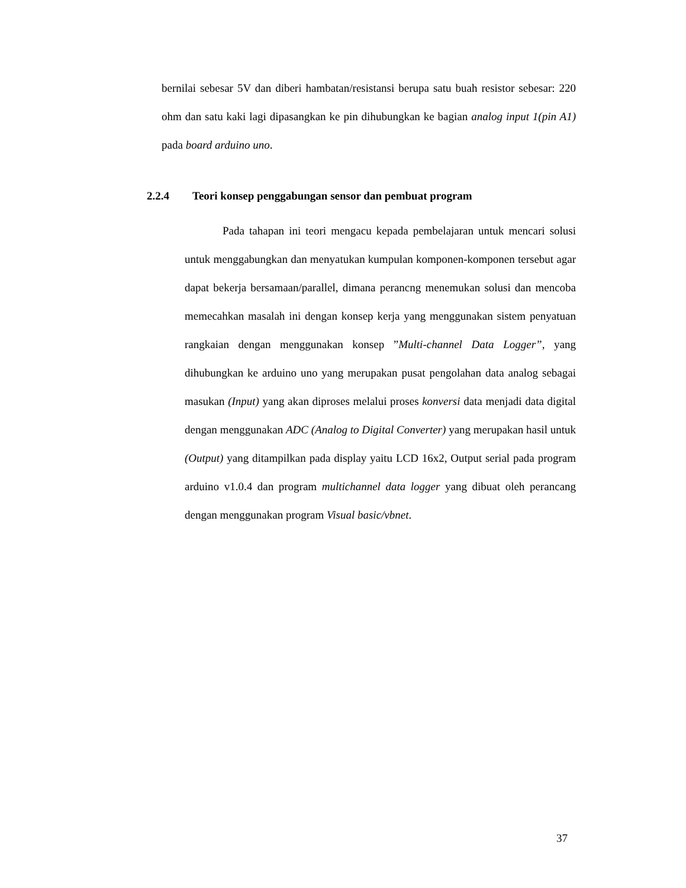bernilai sebesar 5V dan diberi hambatan/resistansi berupa satu buah resistor sebesar: 220 ohm dan satu kaki lagi dipasangkan ke pin dihubungkan ke bagian analog input 1(pin A1) pada board arduino uno.
2.2.4 Teori konsep penggabungan sensor dan pembuat program
Pada tahapan ini teori mengacu kepada pembelajaran untuk mencari solusi untuk menggabungkan dan menyatukan kumpulan komponen-komponen tersebut agar dapat bekerja bersamaan/parallel, dimana perancng menemukan solusi dan mencoba memecahkan masalah ini dengan konsep kerja yang menggunakan sistem penyatuan rangkaian dengan menggunakan konsep ”Multi-channel Data Logger”, yang dihubungkan ke arduino uno yang merupakan pusat pengolahan data analog sebagai masukan (Input) yang akan diproses melalui proses konversi data menjadi data digital dengan menggunakan ADC (Analog to Digital Converter) yang merupakan hasil untuk (Output) yang ditampilkan pada display yaitu LCD 16x2, Output serial pada program arduino v1.0.4 dan program multichannel data logger yang dibuat oleh perancang dengan menggunakan program Visual basic/vbnet.
37